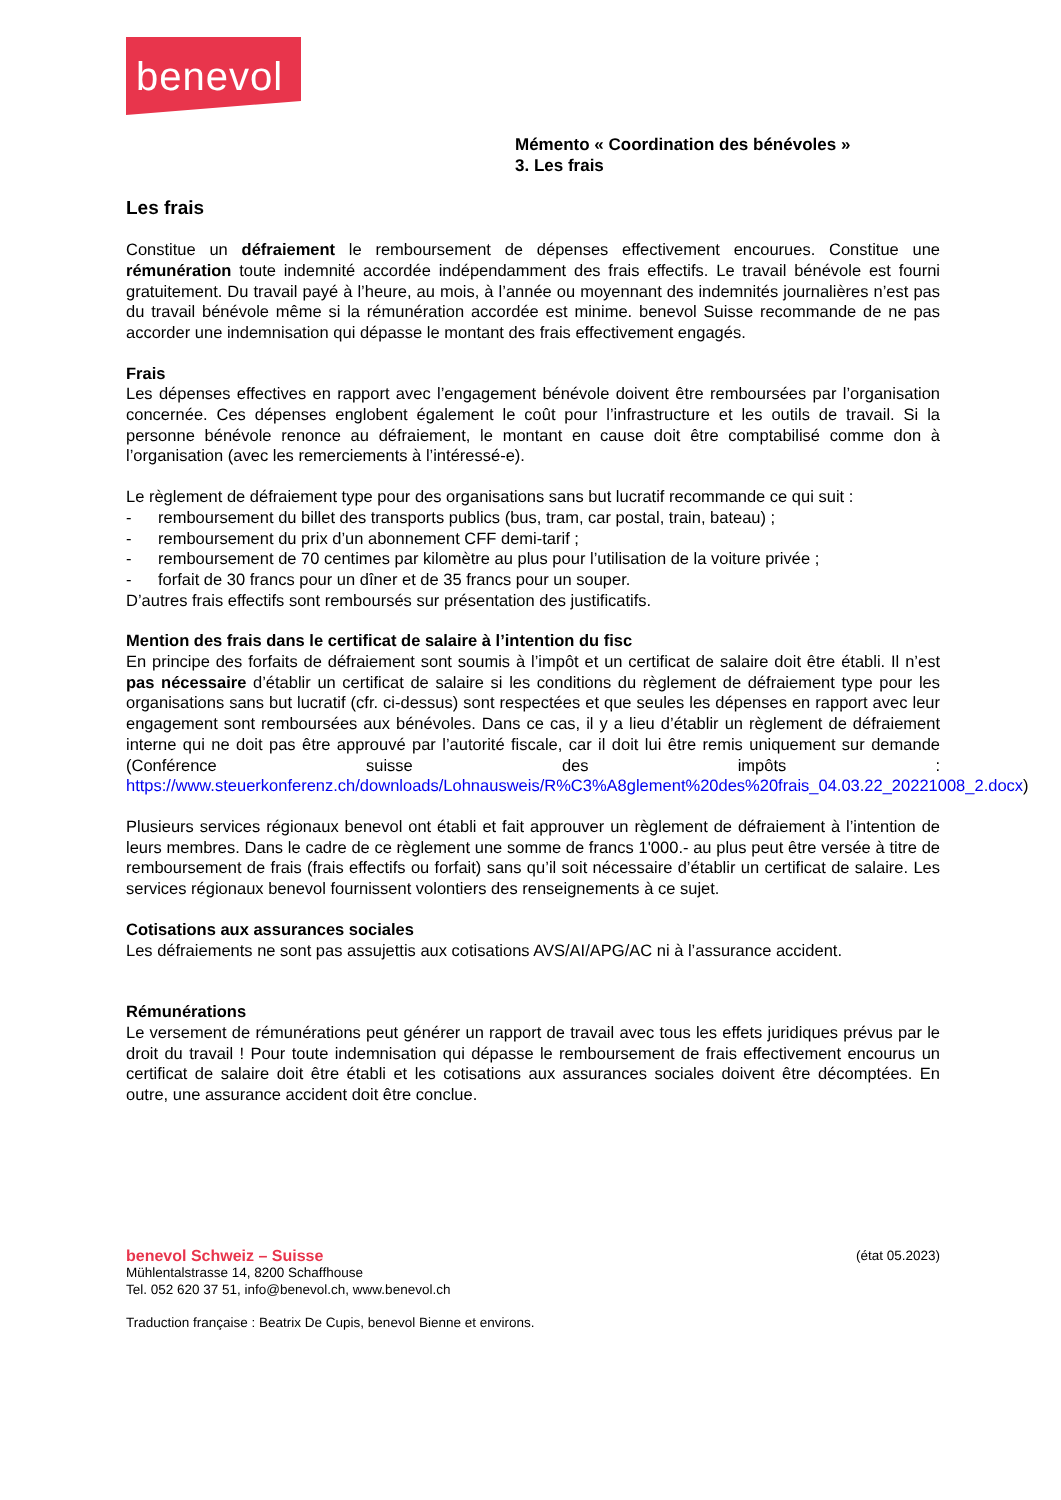benevol
Mémento « Coordination des bénévoles »
3. Les frais
Les frais
Constitue un défraiement le remboursement de dépenses effectivement encourues. Constitue une rémunération toute indemnité accordée indépendamment des frais effectifs. Le travail bénévole est fourni gratuitement. Du travail payé à l’heure, au mois, à l’année ou moyennant des indemnités journalières n’est pas du travail bénévole même si la rémunération accordée est minime. benevol Suisse recommande de ne pas accorder une indemnisation qui dépasse le montant des frais effectivement engagés.
Frais
Les dépenses effectives en rapport avec l’engagement bénévole doivent être remboursées par l’organisation concernée. Ces dépenses englobent également le coût pour l’infrastructure et les outils de travail. Si la personne bénévole renonce au défraiement, le montant en cause doit être comptabilisé comme don à l’organisation (avec les remerciements à l’intéressé-e).
Le règlement de défraiement type pour des organisations sans but lucratif recommande ce qui suit :
- remboursement du billet des transports publics (bus, tram, car postal, train, bateau) ;
- remboursement du prix d’un abonnement CFF demi-tarif ;
- remboursement de 70 centimes par kilomètre au plus pour l’utilisation de la voiture privée ;
- forfait de 30 francs pour un dîner et de 35 francs pour un souper.
D’autres frais effectifs sont remboursés sur présentation des justificatifs.
Mention des frais dans le certificat de salaire à l’intention du fisc
En principe des forfaits de défraiement sont soumis à l’impôt et un certificat de salaire doit être établi. Il n’est pas nécessaire d’établir un certificat de salaire si les conditions du règlement de défraiement type pour les organisations sans but lucratif (cfr. ci-dessus) sont respectées et que seules les dépenses en rapport avec leur engagement sont remboursées aux bénévoles. Dans ce cas, il y a lieu d’établir un règlement de défraiement interne qui ne doit pas être approuvé par l’autorité fiscale, car il doit lui être remis uniquement sur demande (Conférence suisse des impôts : https://www.steuerkonferenz.ch/downloads/Lohnausweis/R%C3%A8glement%20des%20frais_04.03.22_20221008_2.docx)
Plusieurs services régionaux benevol ont établi et fait approuver un règlement de défraiement à l’intention de leurs membres. Dans le cadre de ce règlement une somme de francs 1'000.- au plus peut être versée à titre de remboursement de frais (frais effectifs ou forfait) sans qu’il soit nécessaire d’établir un certificat de salaire. Les services régionaux benevol fournissent volontiers des renseignements à ce sujet.
Cotisations aux assurances sociales
Les défraiements ne sont pas assujettis aux cotisations AVS/AI/APG/AC ni à l’assurance accident.
Rémunérations
Le versement de rémunérations peut générer un rapport de travail avec tous les effets juridiques prévus par le droit du travail ! Pour toute indemnisation qui dépasse le remboursement de frais effectivement encourus un certificat de salaire doit être établi et les cotisations aux assurances sociales doivent être décomptées. En outre, une assurance accident doit être conclue.
benevol Schweiz – Suisse (état 05.2023)
Mühlentalstrasse 14, 8200 Schaffhouse
Tel. 052 620 37 51, info@benevol.ch, www.benevol.ch
Traduction française : Beatrix De Cupis, benevol Bienne et environs.